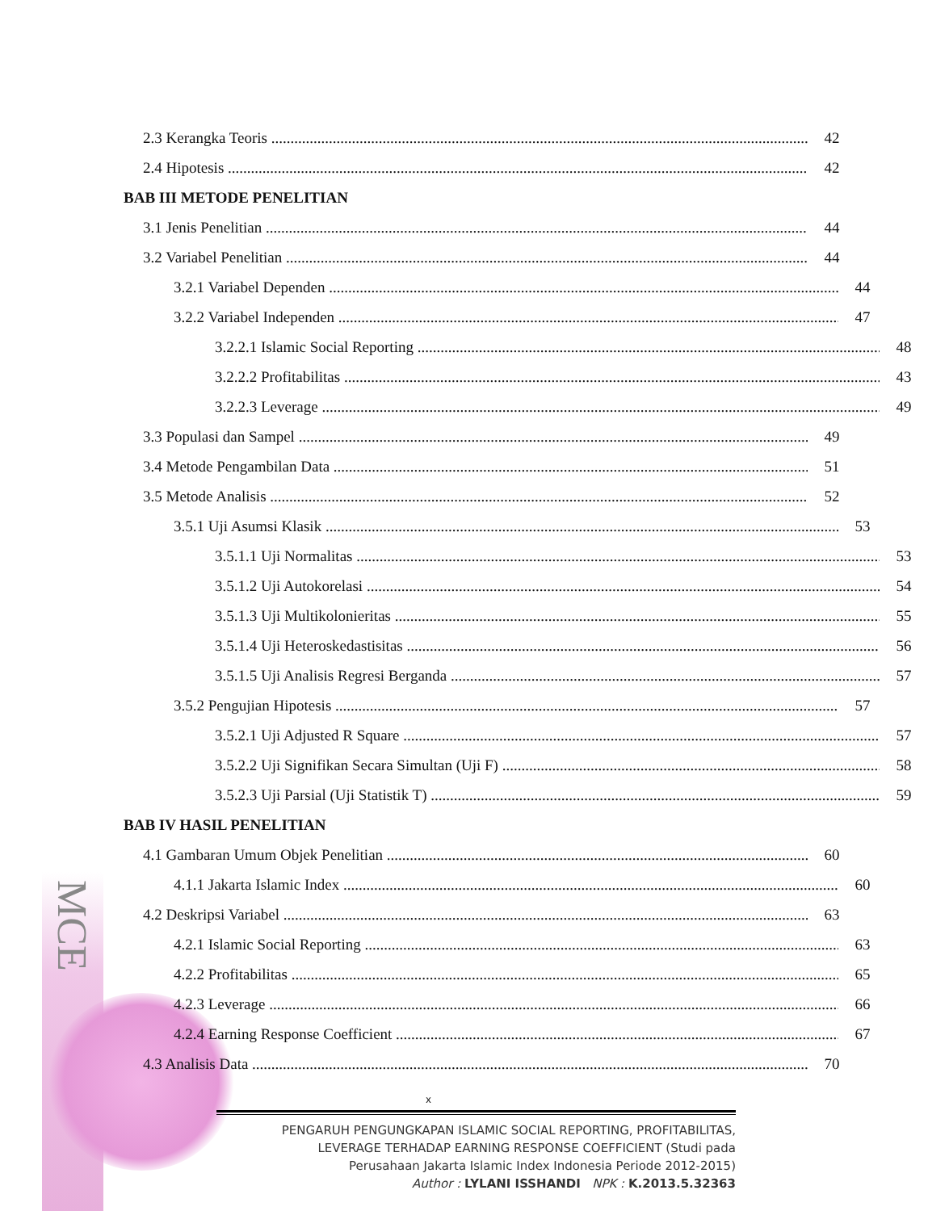MCE
2.3 Kerangka Teoris 42
2.4 Hipotesis 42
BAB III METODE PENELITIAN
3.1 Jenis Penelitian 44
3.2 Variabel Penelitian 44
3.2.1 Variabel Dependen 44
3.2.2 Variabel Independen 47
3.2.2.1 Islamic Social Reporting 48
3.2.2.2 Profitabilitas 43
3.2.2.3 Leverage 49
3.3 Populasi dan Sampel 49
3.4 Metode Pengambilan Data 51
3.5 Metode Analisis 52
3.5.1 Uji Asumsi Klasik 53
3.5.1.1 Uji Normalitas 53
3.5.1.2 Uji Autokorelasi 54
3.5.1.3 Uji Multikolonieritas 55
3.5.1.4 Uji Heteroskedastisitas 56
3.5.1.5 Uji Analisis Regresi Berganda 57
3.5.2 Pengujian Hipotesis 57
3.5.2.1 Uji Adjusted R Square 57
3.5.2.2 Uji Signifikan Secara Simultan (Uji F) 58
3.5.2.3 Uji Parsial (Uji Statistik T) 59
BAB IV HASIL PENELITIAN
4.1 Gambaran Umum Objek Penelitian 60
4.1.1 Jakarta Islamic Index 60
4.2 Deskripsi Variabel 63
4.2.1 Islamic Social Reporting 63
4.2.2 Profitabilitas 65
4.2.3 Leverage 66
4.2.4 Earning Response Coefficient 67
4.3 Analisis Data 70
x
PENGARUH PENGUNGKAPAN ISLAMIC SOCIAL REPORTING, PROFITABILITAS,
LEVERAGE TERHADAP EARNING RESPONSE COEFFICIENT (Studi pada
Perusahaan Jakarta Islamic Index Indonesia Periode 2012-2015)
Author : LYLANI ISSHANDI NPK : K.2013.5.32363